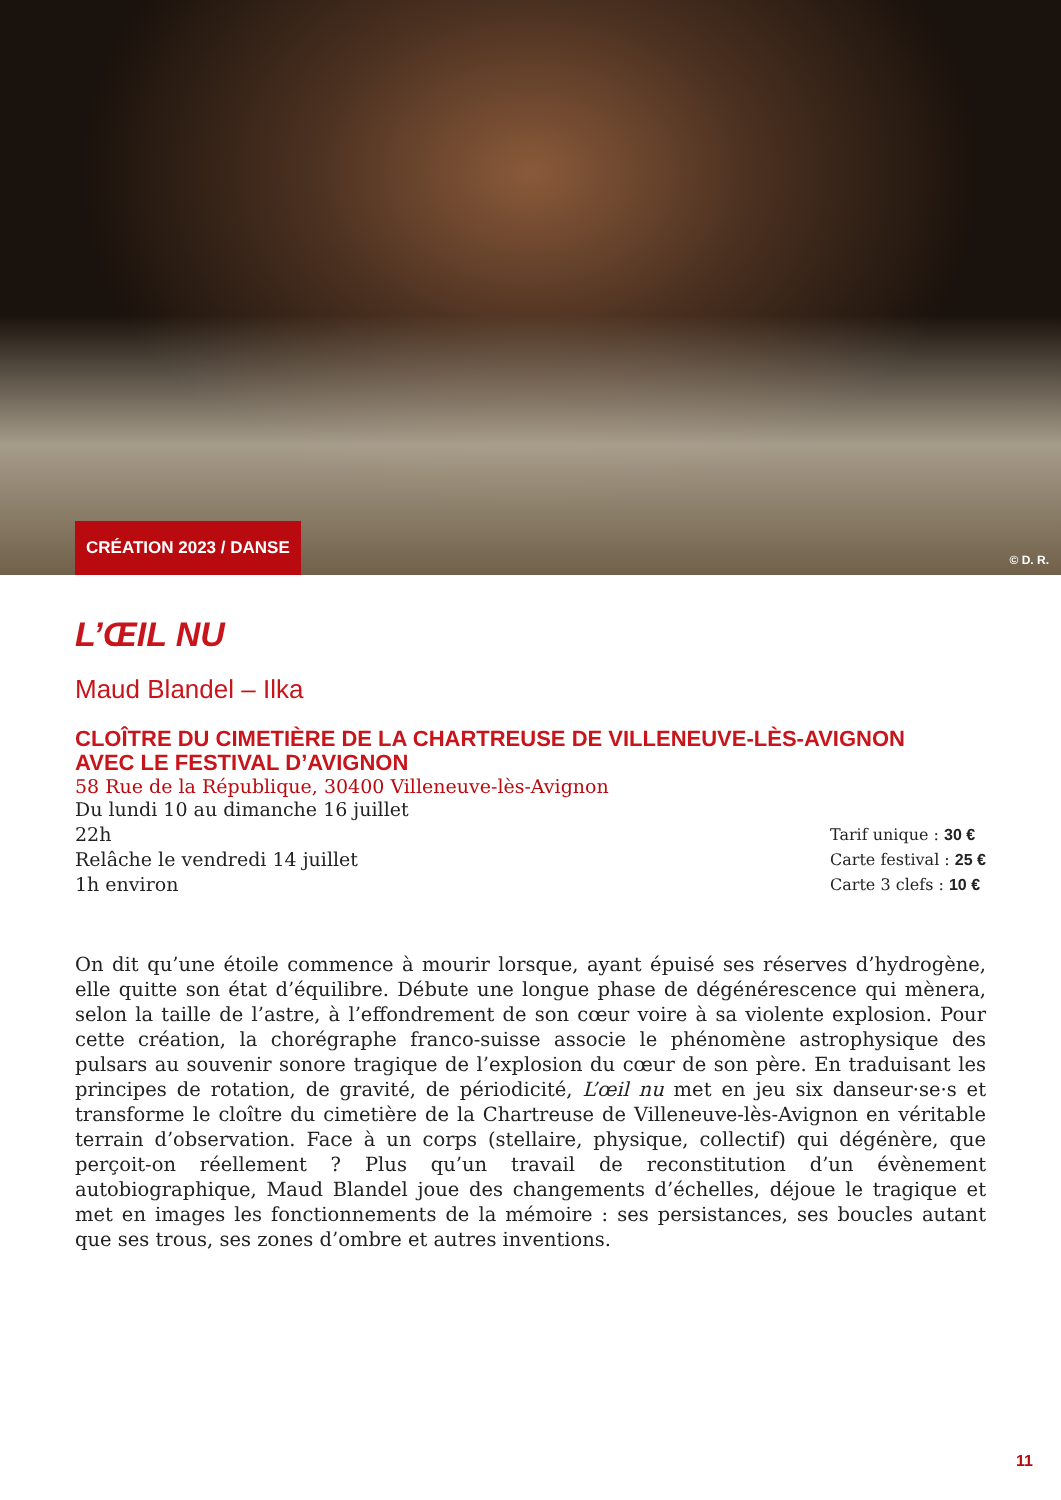CRÉATION 2023 / DANSE © D. R.
L’ŒIL NU
Maud Blandel – Ilka
CLOÎTRE DU CIMETIÈRE DE LA CHARTREUSE DE VILLENEUVE-LÈS-AVIGNON
AVEC LE FESTIVAL D’AVIGNON
58 Rue de la République, 30400 Villeneuve-lès-Avignon
Du lundi 10 au dimanche 16 juillet
22h
Relâche le vendredi 14 juillet
1h environ
Tarif unique : 30 €
Carte festival : 25 €
Carte 3 clefs : 10 €
On dit qu’une étoile commence à mourir lorsque, ayant épuisé ses réserves d’hydrogène, elle quitte son état d’équilibre. Débute une longue phase de dégénérescence qui mènera, selon la taille de l’astre, à l’effondrement de son cœur voire à sa violente explosion. Pour cette création, la chorégraphe franco-suisse associe le phénomène astrophysique des pulsars au souvenir sonore tragique de l’explosion du cœur de son père. En traduisant les principes de rotation, de gravité, de périodicité, L’œil nu met en jeu six danseur·se·s et transforme le cloître du cimetière de la Chartreuse de Villeneuve-lès-Avignon en véritable terrain d’observation. Face à un corps (stellaire, physique, collectif) qui dégénère, que perçoit-on réellement ? Plus qu’un travail de reconstitution d’un évènement autobiographique, Maud Blandel joue des changements d’échelles, déjoue le tragique et met en images les fonctionnements de la mémoire : ses persistances, ses boucles autant que ses trous, ses zones d’ombre et autres inventions.
11